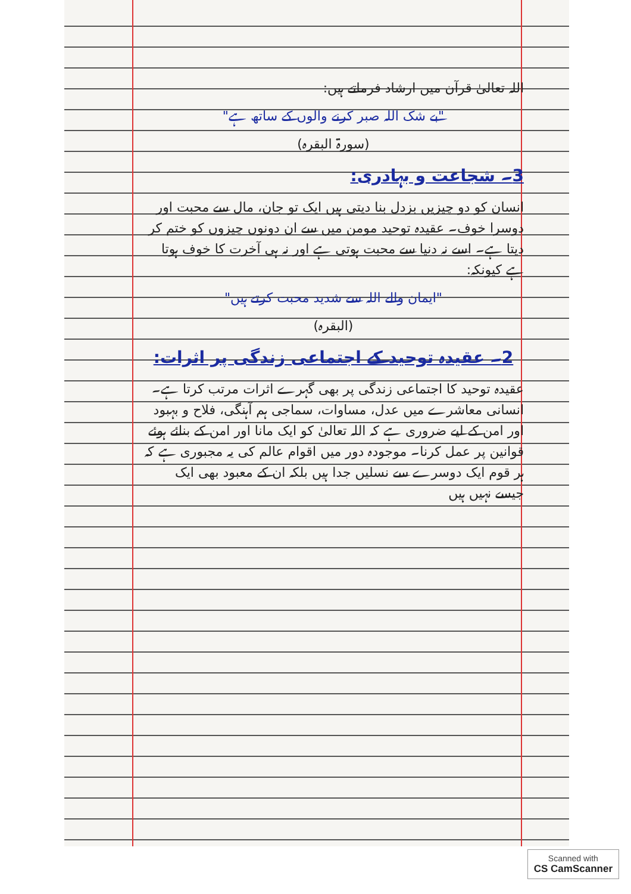اللہ تعالیٰ قرآن میں ارشاد فرماتے ہیں:
"بے شک اللہ صبر کرنے والوں کے ساتھ ہے"
(سورۃ البقرہ)
3۔ شجاعت و بہادری:
انسان کو دو چیزیں بزدل بنا دیتی ہیں ایک تو جان، مال سے محبت اور دوسرا خوف۔ عقیدہ توحید مومن میں سے ان دونوں چیزوں کو ختم کر دیتا ہے۔ اسے نہ دنیا سے محبت ہوتی ہے اور نہ ہی آخرت کا خوف ہوتا ہے کیونکہ:
"ایمان والے اللہ سے شدید محبت کرتے ہیں"
(البقرہ)
2۔ عقیدہ توحید کے اجتماعی زندگی پر اثرات:
عقیدہ توحید کا اجتماعی زندگی پر بھی گہرے اثرات مرتب کرتا ہے۔ انسانی معاشرے میں عدل، مساوات، سماجی ہم آہنگی، فلاح و بہبود اور امن کے لیے ضروری ہے کہ اللہ تعالیٰ کو ایک مانا اور امن کے بنائے ہوئے قوانین پر عمل کرنا۔ موجودہ دور میں اقوام عالم کی یہ مجبوری ہے کہ ہر قوم ایک دوسرے سے نسلیں جدا ہیں بلکہ ان کے معبود بھی ایک جیسے نہیں ہیں
Scanned with
CS CamScanner